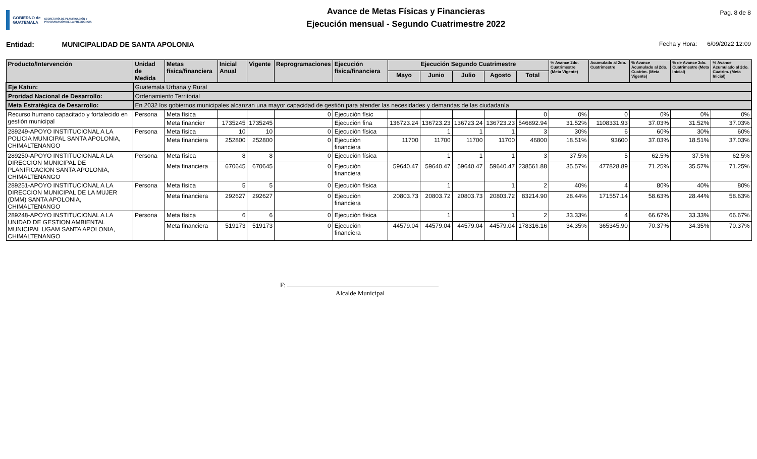GOBIERNO de GUATEMALA
SECRETARÍA DE PLANIFICACIÓN Y PROGRAMACIÓN DE LA PRESIDENCIA
Avance de Metas Físicas y Financieras
Ejecución mensual - Segundo Cuatrimestre 2022
Pag. 8 de 8
Entidad: MUNICIPALIDAD DE SANTA APOLONIA
Fecha y Hora: 6/09/2022 12:09
| Producto/Intervención | Unidad de Medida | Metas física/financiera | Inicial Anual | Vigente | Reprogramaciones | Ejecución física/financiera | Ejecución Segundo Cuatrimestre | | | | | % Avance 2do. Cuatrimestre (Meta Vigente) | Acumulado al 2do. Cuatrimestre | % Avance Acumulado al 2do. Cuatrim. (Meta Vigente) | % de Avance 2do. Cuatrimestre (Meta Inicial) | % Avance Acumulado al 2do. Cuatrim. (Meta Inicial) |
| --- | --- | --- | --- | --- | --- | --- | --- | --- | --- | --- | --- | --- | --- | --- | --- | --- |
| | | | | | | | Mayo | Junio | Julio | Agosto | Total | | | | | |
| Eje Katun: | Guatemala Urbana y Rural | | | | | | | | | | | | | | | |
| Proridad Nacional de Desarrollo: | Ordenamiento Territorial | | | | | | | | | | | | | | | |
| Meta Estratégica de Desarrollo: | En 2032 los gobiernos municipales alcanzan una mayor capacidad de gestión para atender las necesidades y demandas de las ciudadanía | | | | | | | | | | | | | | | |
| Recurso humano capacitado y fortalecido en gestión municipal | Persona | Meta física | | | 0 | Ejecución físic | | | | | 0 | 0% | 0 | 0% | 0% | 0% |
| | | Meta financier | 1735245 | 1735245 | | Ejecución fina | 136723.24 | 136723.23 | 136723.24 | 136723.23 | 546892.94 | 31.52% | 1108331.93 | 37.03% | 31.52% | 37.03% |
| 289249-APOYO INSTITUCIONAL A LA POLICIA MUNICIPAL SANTA APOLONIA, CHIMALTENANGO | Persona | Meta física | 10 | 10 | 0 | Ejecución física | | 1 | 1 | 1 | 3 | 30% | 6 | 60% | 30% | 60% |
| | | Meta financiera | 252800 | 252800 | 0 | Ejecución financiera | 11700 | 11700 | 11700 | 11700 | 46800 | 18.51% | 93600 | 37.03% | 18.51% | 37.03% |
| 289250-APOYO INSTITUCIONAL A LA DIRECCION MUNICIPAL DE PLANIFICACION SANTA APOLONIA, CHIMALTENANGO | Persona | Meta física | 8 | 8 | 0 | Ejecución física | | 1 | 1 | 1 | 3 | 37.5% | 5 | 62.5% | 37.5% | 62.5% |
| | | Meta financiera | 670645 | 670645 | 0 | Ejecución financiera | 59640.47 | 59640.47 | 59640.47 | 59640.47 | 238561.88 | 35.57% | 477828.89 | 71.25% | 35.57% | 71.25% |
| 289251-APOYO INSTITUCIONAL A LA DIRECCION MUNICIPAL DE LA MUJER (DMM) SANTA APOLONIA, CHIMALTENANGO | Persona | Meta física | 5 | 5 | 0 | Ejecución física | | 1 | | 1 | 2 | 40% | 4 | 80% | 40% | 80% |
| | | Meta financiera | 292627 | 292627 | 0 | Ejecución financiera | 20803.73 | 20803.72 | 20803.73 | 20803.72 | 83214.90 | 28.44% | 171557.14 | 58.63% | 28.44% | 58.63% |
| 289248-APOYO INSTITUCIONAL A LA UNIDAD DE GESTION AMBIENTAL MUNICIPAL UGAM SANTA APOLONIA, CHIMALTENANGO | Persona | Meta física | 6 | 6 | 0 | Ejecución física | | 1 | | 1 | 2 | 33.33% | 4 | 66.67% | 33.33% | 66.67% |
| | | Meta financiera | 519173 | 519173 | 0 | Ejecución financiera | 44579.04 | 44579.04 | 44579.04 | 44579.04 | 178316.16 | 34.35% | 365345.90 | 70.37% | 34.35% | 70.37% |
F:
Alcalde Municipal